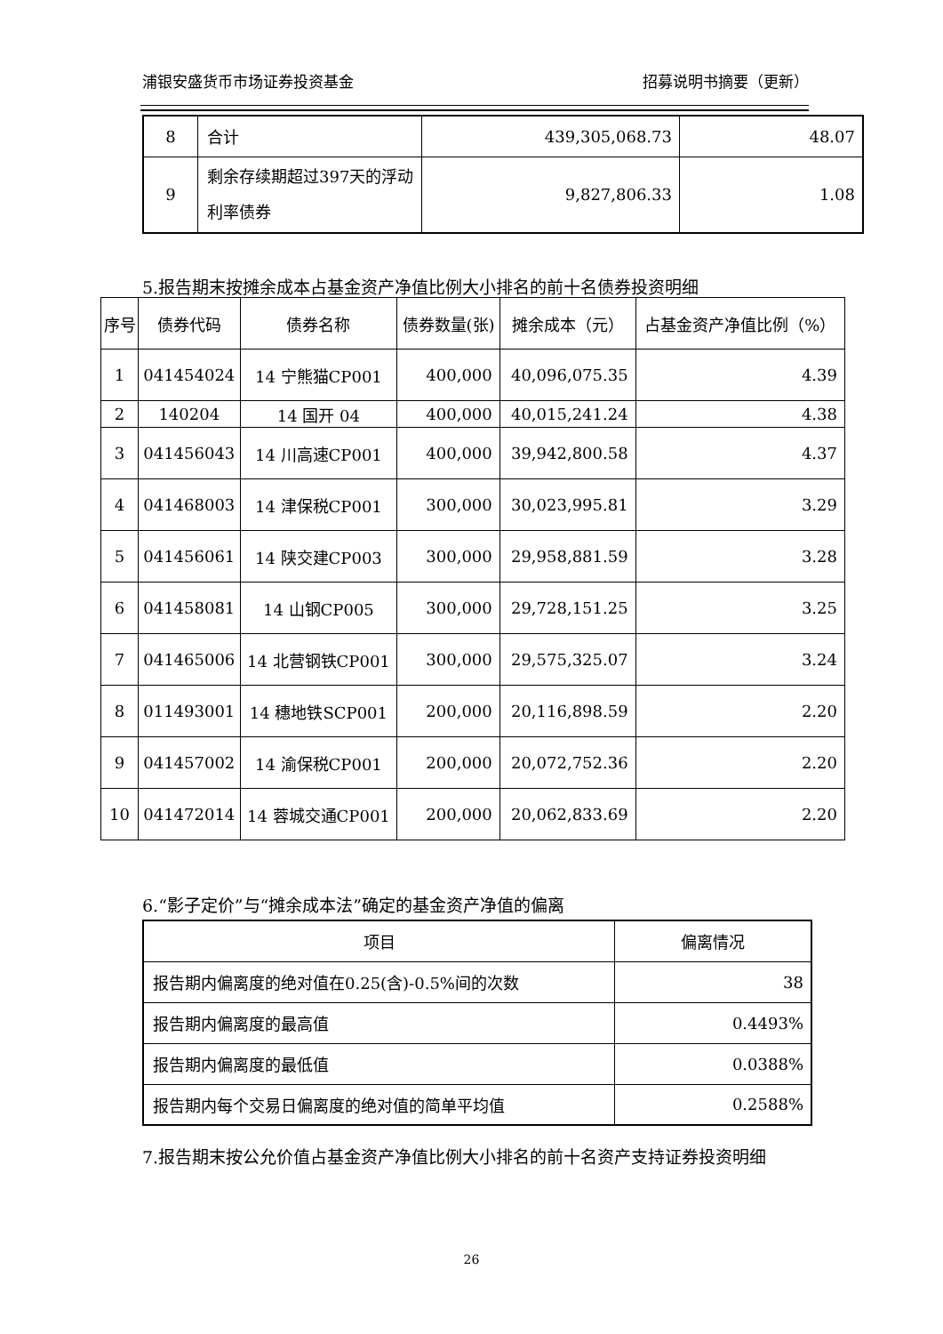浦银安盛货币市场证券投资基金 招募说明书摘要（更新）
| 8 | 合计 | 439,305,068.73 | 48.07 |
| 9 | 剩余存续期超过397天的浮动利率债券 | 9,827,806.33 | 1.08 |
5.报告期末按摊余成本占基金资产净值比例大小排名的前十名债券投资明细
| 序号 | 债券代码 | 债券名称 | 债券数量(张) | 摊余成本（元） | 占基金资产净值比例（%） |
| --- | --- | --- | --- | --- | --- |
| 1 | 041454024 | 14 宁熊猫CP001 | 400,000 | 40,096,075.35 | 4.39 |
| 2 | 140204 | 14 国开 04 | 400,000 | 40,015,241.24 | 4.38 |
| 3 | 041456043 | 14 川高速CP001 | 400,000 | 39,942,800.58 | 4.37 |
| 4 | 041468003 | 14 津保税CP001 | 300,000 | 30,023,995.81 | 3.29 |
| 5 | 041456061 | 14 陕交建CP003 | 300,000 | 29,958,881.59 | 3.28 |
| 6 | 041458081 | 14 山钢CP005 | 300,000 | 29,728,151.25 | 3.25 |
| 7 | 041465006 | 14 北营钢铁CP001 | 300,000 | 29,575,325.07 | 3.24 |
| 8 | 011493001 | 14 穗地铁SCP001 | 200,000 | 20,116,898.59 | 2.20 |
| 9 | 041457002 | 14 渝保税CP001 | 200,000 | 20,072,752.36 | 2.20 |
| 10 | 041472014 | 14 蓉城交通CP001 | 200,000 | 20,062,833.69 | 2.20 |
6.“影子定价”与“摊余成本法”确定的基金资产净值的偏离
| 项目 | 偏离情况 |
| --- | --- |
| 报告期内偏离度的绝对值在0.25(含)-0.5%间的次数 | 38 |
| 报告期内偏离度的最高值 | 0.4493% |
| 报告期内偏离度的最低值 | 0.0388% |
| 报告期内每个交易日偏离度的绝对值的简单平均值 | 0.2588% |
7.报告期末按公允价值占基金资产净值比例大小排名的前十名资产支持证券投资明细
26